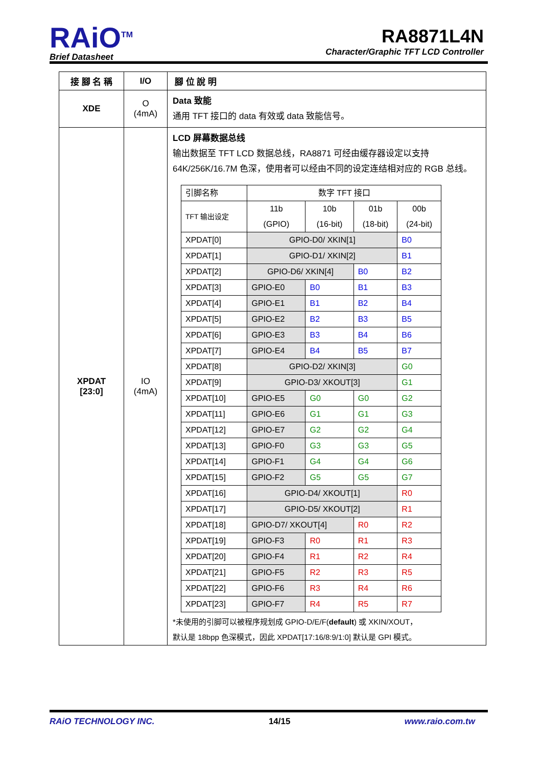RAiO<sup>TM</sup>
Brief Datasheet
RA8871L4N
Character/Graphic TFT LCD Controller
| 接 腳 名 稱 | I/O | 腳 位 說 明 |
| --- | --- | --- |
| XDE | O (4mA) | Data 致能 通用 TFT 接口的 data 有效或 data 致能信号。 |
| XPDAT [23:0] | IO (4mA) | LCD 屏幕数据总线 输出数据至 TFT LCD 数据总线，RA8871 可经由缓存器设定以支持 64K/256K/16.7M 色深，使用者可以经由不同的设定连结相对应的 RGB 总线。 / 引脚名称 / 数字 TFT 接口 / / / / / TFT 输出设定 / 11b (GPIO) / 10b (16-bit) / 01b (18-bit) / 00b (24-bit) / / XPDAT[0] / GPIO-D0/ XKIN[1] / / / B0 / / XPDAT[1] / GPIO-D1/ XKIN[2] / / / B1 / / XPDAT[2] / GPIO-D6/ XKIN[4] / / B0 / B2 / / XPDAT[3] / GPIO-E0 / B0 / B1 / B3 / / XPDAT[4] / GPIO-E1 / B1 / B2 / B4 / / XPDAT[5] / GPIO-E2 / B2 / B3 / B5 / / XPDAT[6] / GPIO-E3 / B3 / B4 / B6 / / XPDAT[7] / GPIO-E4 / B4 / B5 / B7 / / XPDAT[8] / GPIO-D2/ XKIN[3] / / / G0 / / XPDAT[9] / GPIO-D3/ XKOUT[3] / / / G1 / / XPDAT[10] / GPIO-E5 / G0 / G0 / G2 / / XPDAT[11] / GPIO-E6 / G1 / G1 / G3 / / XPDAT[12] / GPIO-E7 / G2 / G2 / G4 / / XPDAT[13] / GPIO-F0 / G3 / G3 / G5 / / XPDAT[14] / GPIO-F1 / G4 / G4 / G6 / / XPDAT[15] / GPIO-F2 / G5 / G5 / G7 / / XPDAT[16] / GPIO-D4/ XKOUT[1] / / / R0 / / XPDAT[17] / GPIO-D5/ XKOUT[2] / / / R1 / / XPDAT[18] / GPIO-D7/ XKOUT[4] / / R0 / R2 / / XPDAT[19] / GPIO-F3 / R0 / R1 / R3 / / XPDAT[20] / GPIO-F4 / R1 / R2 / R4 / / XPDAT[21] / GPIO-F5 / R2 / R3 / R5 / / XPDAT[22] / GPIO-F6 / R3 / R4 / R6 / / XPDAT[23] / GPIO-F7 / R4 / R5 / R7 / *未使用的引脚可以被程序规划成 GPIO-D/E/F( default ) 或 XKIN/XOUT， 默认是 18bpp 色深模式，因此 XPDAT[17:16/8:9/1:0] 默认是 GPI 模式。 |
RAiO TECHNOLOGY INC. 14/15 www.raio.com.tw